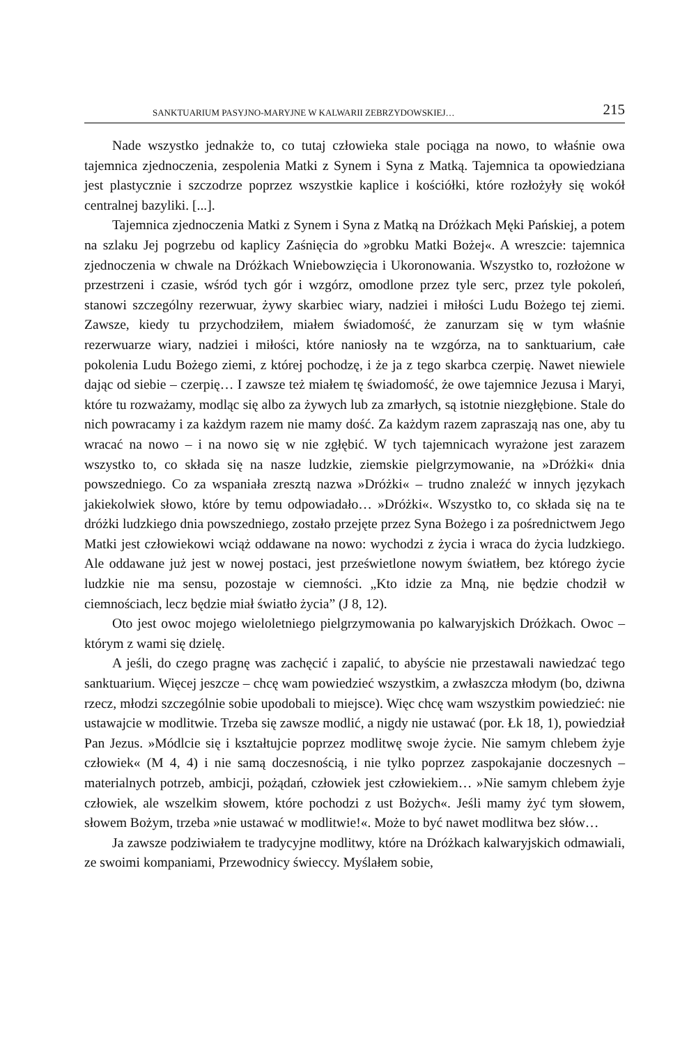SANKTUARIUM PASYJNO-MARYJNE W KALWARII ZEBRZYDOWSKIEJ… 215
Nade wszystko jednakże to, co tutaj człowieka stale pociąga na nowo, to właśnie owa tajemnica zjednoczenia, zespolenia Matki z Synem i Syna z Matką. Tajemnica ta opowiedziana jest plastycznie i szczodrze poprzez wszystkie kaplice i kościółki, które rozłożyły się wokół centralnej bazyliki. [...].
Tajemnica zjednoczenia Matki z Synem i Syna z Matką na Dróżkach Męki Pańskiej, a potem na szlaku Jej pogrzebu od kaplicy Zaśnięcia do »grobku Matki Bożej«. A wreszcie: tajemnica zjednoczenia w chwale na Dróżkach Wniebowzięcia i Ukoronowania. Wszystko to, rozłożone w przestrzeni i czasie, wśród tych gór i wzgórz, omodlone przez tyle serc, przez tyle pokoleń, stanowi szczególny rezerwuar, żywy skarbiec wiary, nadziei i miłości Ludu Bożego tej ziemi. Zawsze, kiedy tu przychodziłem, miałem świadomość, że zanurzam się w tym właśnie rezerwuarze wiary, nadziei i miłości, które naniosły na te wzgórza, na to sanktuarium, całe pokolenia Ludu Bożego ziemi, z której pochodzę, i że ja z tego skarbca czerpię. Nawet niewiele dając od siebie – czerpię… I zawsze też miałem tę świadomość, że owe tajemnice Jezusa i Maryi, które tu rozważamy, modląc się albo za żywych lub za zmarłych, są istotnie niezgłębione. Stale do nich powracamy i za każdym razem nie mamy dość. Za każdym razem zapraszają nas one, aby tu wracać na nowo – i na nowo się w nie zgłębić. W tych tajemnicach wyrażone jest zarazem wszystko to, co składa się na nasze ludzkie, ziemskie pielgrzymowanie, na »Dróżki« dnia powszedniego. Co za wspaniała zresztą nazwa »Dróżki« – trudno znaleźć w innych językach jakiekolwiek słowo, które by temu odpowiadało… »Dróżki«. Wszystko to, co składa się na te dróżki ludzkiego dnia powszedniego, zostało przejęte przez Syna Bożego i za pośrednictwem Jego Matki jest człowiekowi wciąż oddawane na nowo: wychodzi z życia i wraca do życia ludzkiego. Ale oddawane już jest w nowej postaci, jest prześwietlone nowym światłem, bez którego życie ludzkie nie ma sensu, pozostaje w ciemności. „Kto idzie za Mną, nie będzie chodził w ciemnościach, lecz będzie miał światło życia” (J 8, 12).
Oto jest owoc mojego wieloletniego pielgrzymowania po kalwaryjskich Dróżkach. Owoc – którym z wami się dzielę.
A jeśli, do czego pragnę was zachęcić i zapalić, to abyście nie przestawali nawiedzać tego sanktuarium. Więcej jeszcze – chcę wam powiedzieć wszystkim, a zwłaszcza młodym (bo, dziwna rzecz, młodzi szczególnie sobie upodobali to miejsce). Więc chcę wam wszystkim powiedzieć: nie ustawajcie w modlitwie. Trzeba się zawsze modlić, a nigdy nie ustawać (por. Łk 18, 1), powiedział Pan Jezus. »Módlcie się i kształtujcie poprzez modlitwę swoje życie. Nie samym chlebem żyje człowiek« (M 4, 4) i nie samą doczesnością, i nie tylko poprzez zaspokajanie doczesnych – materialnych potrzeb, ambicji, pożądań, człowiek jest człowiekiem… »Nie samym chlebem żyje człowiek, ale wszelkim słowem, które pochodzi z ust Bożych«. Jeśli mamy żyć tym słowem, słowem Bożym, trzeba »nie ustawać w modlitwie!«. Może to być nawet modlitwa bez słów…
Ja zawsze podziwiałem te tradycyjne modlitwy, które na Dróżkach kalwaryjskich odmawiali, ze swoimi kompaniami, Przewodnicy świeccy. Myślałem sobie,